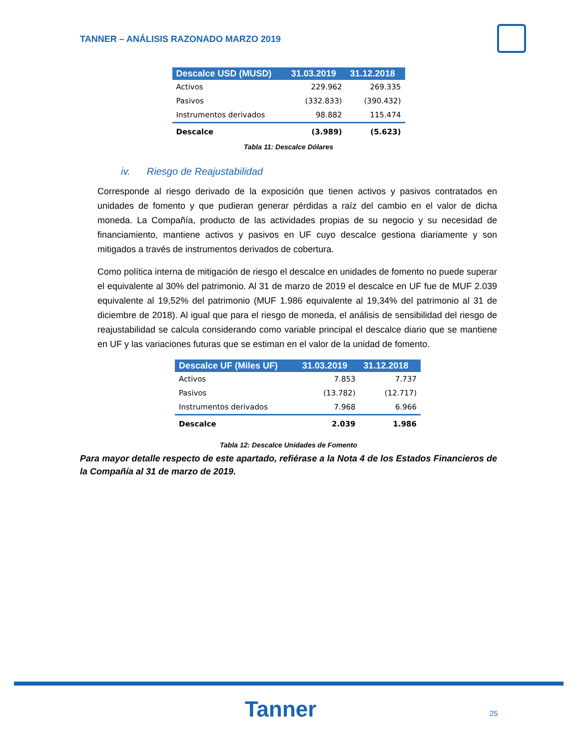TANNER – ANÁLISIS RAZONADO MARZO 2019
| Descalce USD (MUSD) | 31.03.2019 | 31.12.2018 |
| --- | --- | --- |
| Activos | 229.962 | 269.335 |
| Pasivos | (332.833) | (390.432) |
| Instrumentos derivados | 98.882 | 115.474 |
| Descalce | (3.989) | (5.623) |
Tabla 11: Descalce Dólares
iv. Riesgo de Reajustabilidad
Corresponde al riesgo derivado de la exposición que tienen activos y pasivos contratados en unidades de fomento y que pudieran generar pérdidas a raíz del cambio en el valor de dicha moneda. La Compañía, producto de las actividades propias de su negocio y su necesidad de financiamiento, mantiene activos y pasivos en UF cuyo descalce gestiona diariamente y son mitigados a través de instrumentos derivados de cobertura.
Como política interna de mitigación de riesgo el descalce en unidades de fomento no puede superar el equivalente al 30% del patrimonio. Al 31 de marzo de 2019 el descalce en UF fue de MUF 2.039 equivalente al 19,52% del patrimonio (MUF 1.986 equivalente al 19,34% del patrimonio al 31 de diciembre de 2018). Al igual que para el riesgo de moneda, el análisis de sensibilidad del riesgo de reajustabilidad se calcula considerando como variable principal el descalce diario que se mantiene en UF y las variaciones futuras que se estiman en el valor de la unidad de fomento.
| Descalce UF (Miles UF) | 31.03.2019 | 31.12.2018 |
| --- | --- | --- |
| Activos | 7.853 | 7.737 |
| Pasivos | (13.782) | (12.717) |
| Instrumentos derivados | 7.968 | 6.966 |
| Descalce | 2.039 | 1.986 |
Tabla 12: Descalce Unidades de Fomento
Para mayor detalle respecto de este apartado, refiérase a la Nota 4 de los Estados Financieros de la Compañía al 31 de marzo de 2019.
Tanner 25